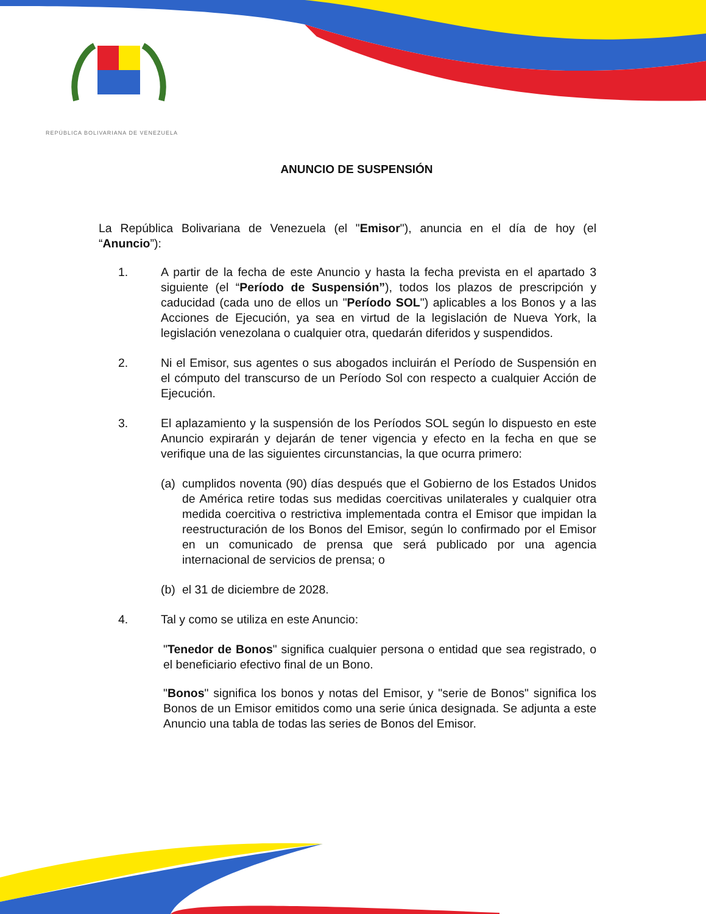REPÚBLICA BOLIVARIANA DE VENEZUELA
ANUNCIO DE SUSPENSIÓN
La República Bolivariana de Venezuela (el "Emisor"), anuncia en el día de hoy (el “Anuncio”):
1. A partir de la fecha de este Anuncio y hasta la fecha prevista en el apartado 3 siguiente (el “Período de Suspensión”), todos los plazos de prescripción y caducidad (cada uno de ellos un "Período SOL") aplicables a los Bonos y a las Acciones de Ejecución, ya sea en virtud de la legislación de Nueva York, la legislación venezolana o cualquier otra, quedarán diferidos y suspendidos.
2. Ni el Emisor, sus agentes o sus abogados incluirán el Período de Suspensión en el cómputo del transcurso de un Período Sol con respecto a cualquier Acción de Ejecución.
3. El aplazamiento y la suspensión de los Períodos SOL según lo dispuesto en este Anuncio expirarán y dejarán de tener vigencia y efecto en la fecha en que se verifique una de las siguientes circunstancias, la que ocurra primero:
(a)
cumplidos noventa (90) días después que el Gobierno de los Estados Unidos de América retire todas sus medidas coercitivas unilaterales y cualquier otra medida coercitiva o restrictiva implementada contra el Emisor que impidan la reestructuración de los Bonos del Emisor, según lo confirmado por el Emisor en un comunicado de prensa que será publicado por una agencia internacional de servicios de prensa; o
(b)
el 31 de diciembre de 2028.
4. Tal y como se utiliza en este Anuncio:
"Tenedor de Bonos" significa cualquier persona o entidad que sea registrado, o el beneficiario efectivo final de un Bono.
"Bonos" significa los bonos y notas del Emisor, y "serie de Bonos" significa los Bonos de un Emisor emitidos como una serie única designada. Se adjunta a este Anuncio una tabla de todas las series de Bonos del Emisor.